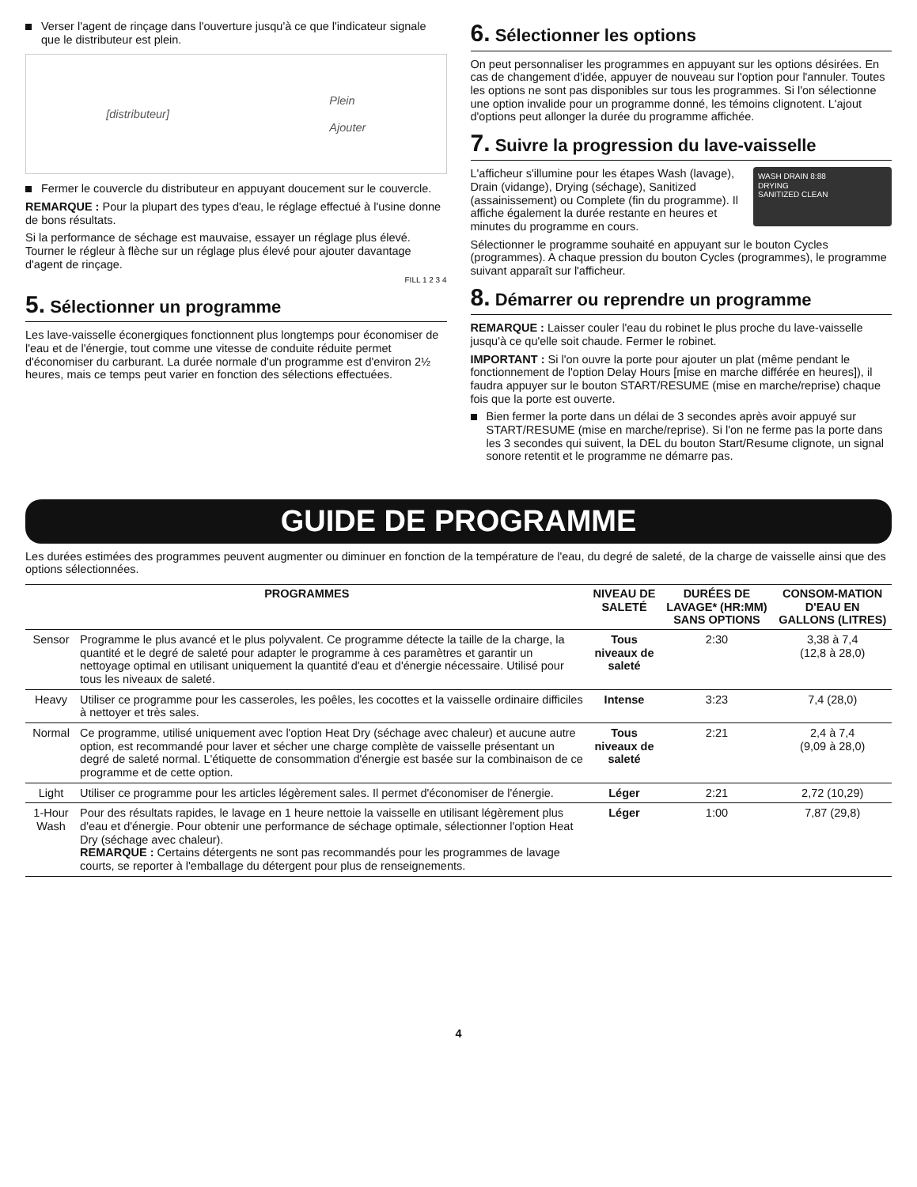Verser l'agent de rinçage dans l'ouverture jusqu'à ce que l'indicateur signale que le distributeur est plein.
[distributeur] Plein
Ajouter
Fermer le couvercle du distributeur en appuyant doucement sur le couvercle.
REMARQUE : Pour la plupart des types d'eau, le réglage effectué à l'usine donne de bons résultats.
Si la performance de séchage est mauvaise, essayer un réglage plus élevé. Tourner le régleur à flèche sur un réglage plus élevé pour ajouter davantage d'agent de rinçage.
FILL 1 2 3 4
5. Sélectionner un programme
Les lave-vaisselle éconergiques fonctionnent plus longtemps pour économiser de l'eau et de l'énergie, tout comme une vitesse de conduite réduite permet d'économiser du carburant. La durée normale d'un programme est d'environ 2½ heures, mais ce temps peut varier en fonction des sélections effectuées.
6. Sélectionner les options
On peut personnaliser les programmes en appuyant sur les options désirées. En cas de changement d'idée, appuyer de nouveau sur l'option pour l'annuler. Toutes les options ne sont pas disponibles sur tous les programmes. Si l'on sélectionne une option invalide pour un programme donné, les témoins clignotent. L'ajout d'options peut allonger la durée du programme affichée.
7. Suivre la progression du lave-vaisselle
WASH DRAIN 8:88
DRYING
SANITIZED CLEAN
L'afficheur s'illumine pour les étapes Wash (lavage), Drain (vidange), Drying (séchage), Sanitized (assainissement) ou Complete (fin du programme). Il affiche également la durée restante en heures et minutes du programme en cours.
Sélectionner le programme souhaité en appuyant sur le bouton Cycles (programmes). A chaque pression du bouton Cycles (programmes), le programme suivant apparaît sur l'afficheur.
8. Démarrer ou reprendre un programme
REMARQUE : Laisser couler l'eau du robinet le plus proche du lave-vaisselle jusqu'à ce qu'elle soit chaude. Fermer le robinet.
IMPORTANT : Si l'on ouvre la porte pour ajouter un plat (même pendant le fonctionnement de l'option Delay Hours [mise en marche différée en heures]), il faudra appuyer sur le bouton START/RESUME (mise en marche/reprise) chaque fois que la porte est ouverte.
Bien fermer la porte dans un délai de 3 secondes après avoir appuyé sur START/RESUME (mise en marche/reprise). Si l'on ne ferme pas la porte dans les 3 secondes qui suivent, la DEL du bouton Start/Resume clignote, un signal sonore retentit et le programme ne démarre pas.
GUIDE DE PROGRAMME
Les durées estimées des programmes peuvent augmenter ou diminuer en fonction de la température de l'eau, du degré de saleté, de la charge de vaisselle ainsi que des options sélectionnées.
| PROGRAMMES | | NIVEAU DE SALETÉ | DURÉES DE LAVAGE* (HR:MM) SANS OPTIONS | CONSOM-MATION D'EAU EN GALLONS (LITRES) |
| --- | --- | --- | --- | --- |
| Sensor | Programme le plus avancé et le plus polyvalent. Ce programme détecte la taille de la charge, la quantité et le degré de saleté pour adapter le programme à ces paramètres et garantir un nettoyage optimal en utilisant uniquement la quantité d'eau et d'énergie nécessaire. Utilisé pour tous les niveaux de saleté. | Tous niveaux de saleté | 2:30 | 3,38 à 7,4 (12,8 à 28,0) |
| Heavy | Utiliser ce programme pour les casseroles, les poêles, les cocottes et la vaisselle ordinaire difficiles à nettoyer et très sales. | Intense | 3:23 | 7,4 (28,0) |
| Normal | Ce programme, utilisé uniquement avec l'option Heat Dry (séchage avec chaleur) et aucune autre option, est recommandé pour laver et sécher une charge complète de vaisselle présentant un degré de saleté normal. L'étiquette de consommation d'énergie est basée sur la combinaison de ce programme et de cette option. | Tous niveaux de saleté | 2:21 | 2,4 à 7,4 (9,09 à 28,0) |
| Light | Utiliser ce programme pour les articles légèrement sales. Il permet d'économiser de l'énergie. | Léger | 2:21 | 2,72 (10,29) |
| 1-Hour Wash | Pour des résultats rapides, le lavage en 1 heure nettoie la vaisselle en utilisant légèrement plus d'eau et d'énergie. Pour obtenir une performance de séchage optimale, sélectionner l'option Heat Dry (séchage avec chaleur). REMARQUE : Certains détergents ne sont pas recommandés pour les programmes de lavage courts, se reporter à l'emballage du détergent pour plus de renseignements. | Léger | 1:00 | 7,87 (29,8) |
4